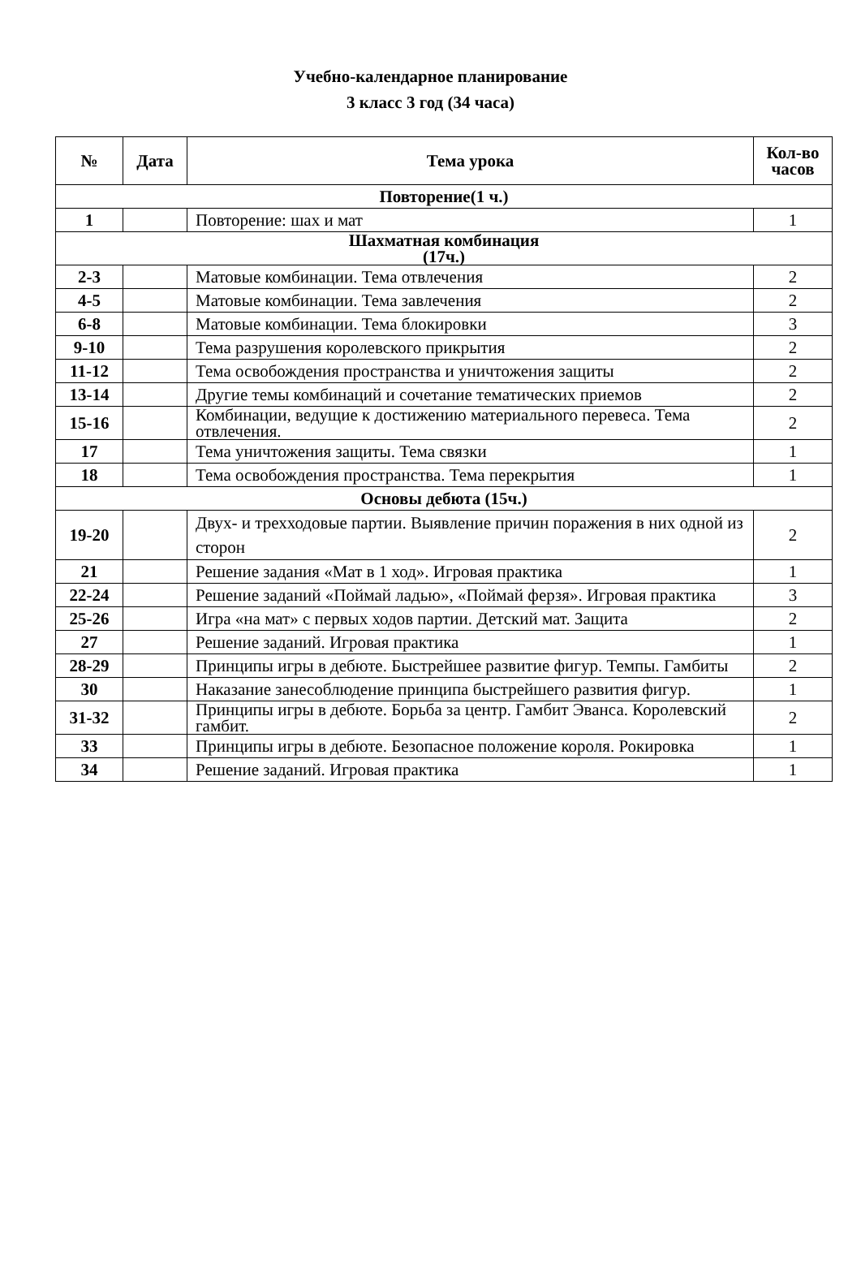Учебно-календарное планирование
3 класс 3 год (34 часа)
| № | Дата | Тема урока | Кол-во часов |
| --- | --- | --- | --- |
| Повторение(1 ч.) | | | |
| 1 | | Повторение: шах и мат | 1 |
| Шахматная комбинация (17ч.) | | | |
| 2-3 | | Матовые комбинации. Тема отвлечения | 2 |
| 4-5 | | Матовые комбинации. Тема завлечения | 2 |
| 6-8 | | Матовые комбинации. Тема блокировки | 3 |
| 9-10 | | Тема разрушения королевского прикрытия | 2 |
| 11-12 | | Тема освобождения пространства и уничтожения защиты | 2 |
| 13-14 | | Другие темы комбинаций и сочетание тематических приемов | 2 |
| 15-16 | | Комбинации, ведущие к достижению материального перевеса. Тема отвлечения. | 2 |
| 17 | | Тема уничтожения защиты. Тема связки | 1 |
| 18 | | Тема освобождения пространства. Тема перекрытия | 1 |
| Основы дебюта (15ч.) | | | |
| 19-20 | | Двух- и трехходовые партии. Выявление причин поражения в них одной из сторон | 2 |
| 21 | | Решение задания «Мат в 1 ход». Игровая практика | 1 |
| 22-24 | | Решение заданий «Поймай ладью», «Поймай ферзя». Игровая практика | 3 |
| 25-26 | | Игра «на мат» с первых ходов партии. Детский мат. Защита | 2 |
| 27 | | Решение заданий. Игровая практика | 1 |
| 28-29 | | Принципы игры в дебюте. Быстрейшее развитие фигур. Темпы. Гамбиты | 2 |
| 30 | | Наказание занесоблюдение принципа быстрейшего развития фигур. | 1 |
| 31-32 | | Принципы игры в дебюте. Борьба за центр. Гамбит Эванса. Королевский гамбит. | 2 |
| 33 | | Принципы игры в дебюте. Безопасное положение короля. Рокировка | 1 |
| 34 | | Решение заданий. Игровая практика | 1 |